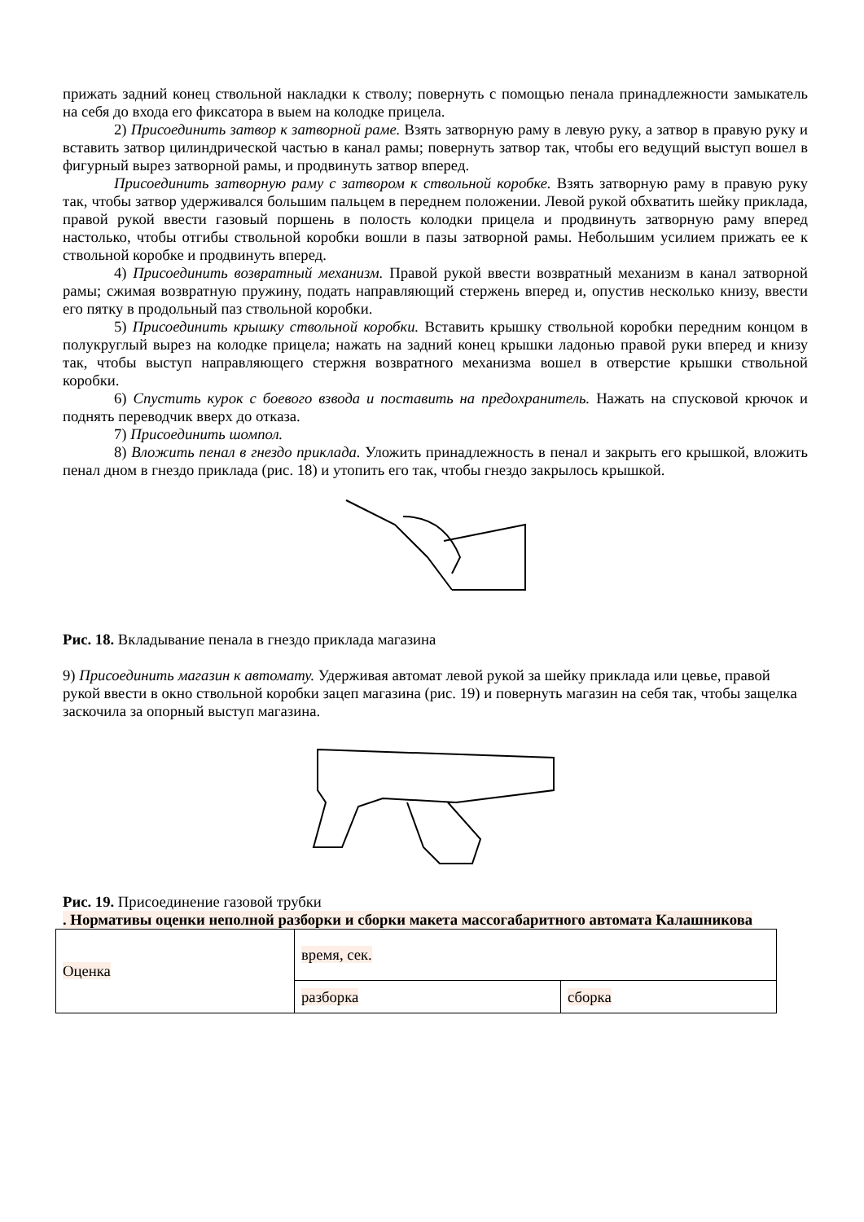прижать задний конец ствольной накладки к стволу; повернуть с помощью пенала принадлежности замыкатель на себя до входа его фиксатора в выем на колодке прицела.
2) Присоединить затвор к затворной раме. Взять затворную раму в левую руку, а затвор в правую руку и вставить затвор цилиндрической частью в канал рамы; повернуть затвор так, чтобы его ведущий выступ вошел в фигурный вырез затворной рамы, и продвинуть затвор вперед.
Присоединить затворную раму с затвором к ствольной коробке. Взять затворную раму в правую руку так, чтобы затвор удерживался большим пальцем в переднем положении. Левой рукой обхватить шейку приклада, правой рукой ввести газовый поршень в полость колодки прицела и продвинуть затворную раму вперед настолько, чтобы отгибы ствольной коробки вошли в пазы затворной рамы. Небольшим усилием прижать ее к ствольной коробке и продвинуть вперед.
4) Присоединить возвратный механизм. Правой рукой ввести возвратный механизм в канал затворной рамы; сжимая возвратную пружину, подать направляющий стержень вперед и, опустив несколько книзу, ввести его пятку в продольный паз ствольной коробки.
5) Присоединить крышку ствольной коробки. Вставить крышку ствольной коробки передним концом в полукруглый вырез на колодке прицела; нажать на задний конец крышки ладонью правой руки вперед и книзу так, чтобы выступ направляющего стержня возвратного механизма вошел в отверстие крышки ствольной коробки.
6) Спустить курок с боевого взвода и поставить на предохранитель. Нажать на спусковой крючок и поднять переводчик вверх до отказа.
7) Присоединить шомпол.
8) Вложить пенал в гнездо приклада. Уложить принадлежность в пенал и закрыть его крышкой, вложить пенал дном в гнездо приклада (рис. 18) и утопить его так, чтобы гнездо закрылось крышкой.
Рис. 18. Вкладывание пенала в гнездо приклада магазина
9) Присоединить магазин к автомату. Удерживая автомат левой рукой за шейку приклада или цевье, правой рукой ввести в окно ствольной коробки зацеп магазина (рис. 19) и повернуть магазин на себя так, чтобы защелка заскочила за опорный выступ магазина.
Рис. 19. Присоединение газовой трубки
. Нормативы оценки неполной разборки и сборки макета массогабаритного автомата Калашникова
| Оценка | время, сек. | |
| | разборка | сборка |